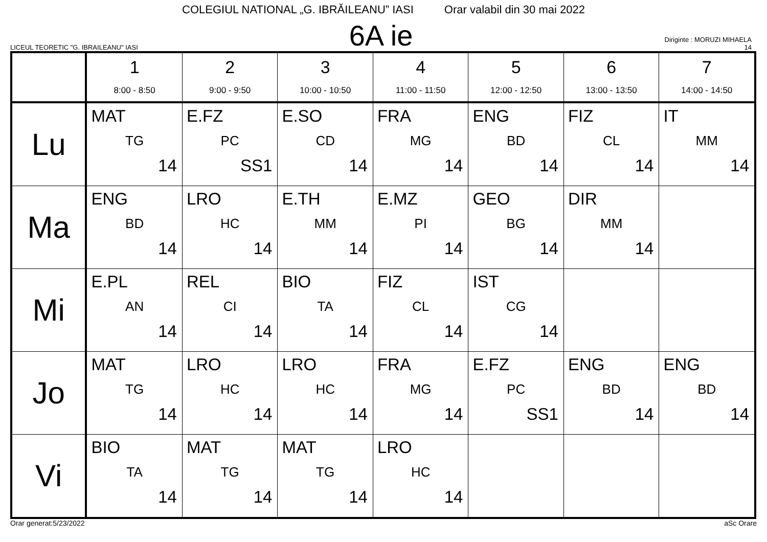COLEGIUL NATIONAL „G. IBRĂILEANU” IASI Orar valabil din 30 mai 2022
LICEUL TEORETIC "G. IBRAILEANU" IASI
6A ie
Diriginte : MORUZI MIHAELA
14
| | 1 8:00 - 8:50 | 2 9:00 - 9:50 | 3 10:00 - 10:50 | 4 11:00 - 11:50 | 5 12:00 - 12:50 | 6 13:00 - 13:50 | 7 14:00 - 14:50 |
| --- | --- | --- | --- | --- | --- | --- | --- |
| Lu | MAT TG 14 | E.FZ PC SS1 | E.SO CD 14 | FRA MG 14 | ENG BD 14 | FIZ CL 14 | IT MM 14 |
| Ma | ENG BD 14 | LRO HC 14 | E.TH MM 14 | E.MZ PI 14 | GEO BG 14 | DIR MM 14 | |
| Mi | E.PL AN 14 | REL CI 14 | BIO TA 14 | FIZ CL 14 | IST CG 14 | | |
| Jo | MAT TG 14 | LRO HC 14 | LRO HC 14 | FRA MG 14 | E.FZ PC SS1 | ENG BD 14 | ENG BD 14 |
| Vi | BIO TA 14 | MAT TG 14 | MAT TG 14 | LRO HC 14 | | | |
Orar generat:5/23/2022 aSc Orare